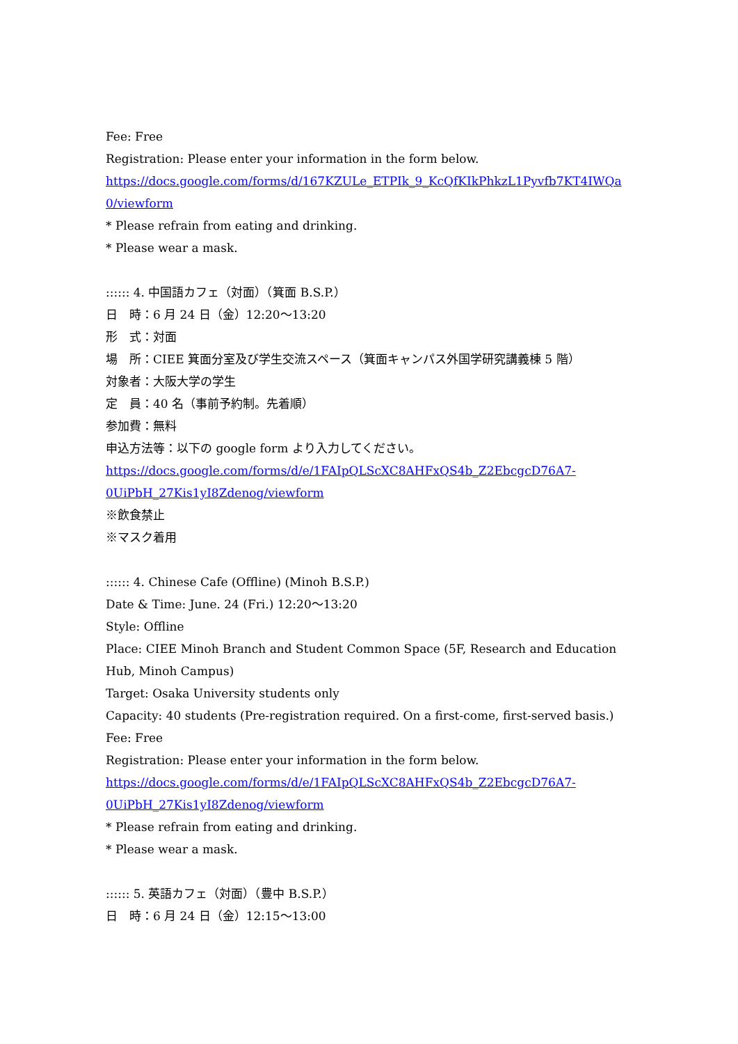Fee: Free
Registration: Please enter your information in the form below.
https://docs.google.com/forms/d/167KZULe_ETPIk_9_KcQfKIkPhkzL1Pyvfb7KT4IWQa
0/viewform
* Please refrain from eating and drinking.
* Please wear a mask.
:::::: 4. 中国語カフェ（対面）（箕面 B.S.P.）
日　時：6 月 24 日（金）12:20～13:20
形　式：対面
場　所：CIEE 箕面分室及び学生交流スペース（箕面キャンパス外国学研究講義棟 5 階）
対象者：大阪大学の学生
定　員：40 名（事前予約制。先着順）
参加費：無料
申込方法等：以下の google form より入力してください。
https://docs.google.com/forms/d/e/1FAIpQLScXC8AHFxQS4b_Z2EbcgcD76A7-
0UiPbH_27Kis1yI8Zdenog/viewform
※飲食禁止
※マスク着用
:::::: 4. Chinese Cafe (Offline) (Minoh B.S.P.)
Date & Time: June. 24 (Fri.) 12:20～13:20
Style: Offline
Place: CIEE Minoh Branch and Student Common Space (5F, Research and Education
Hub, Minoh Campus)
Target: Osaka University students only
Capacity: 40 students (Pre-registration required. On a first-come, first-served basis.)
Fee: Free
Registration: Please enter your information in the form below.
https://docs.google.com/forms/d/e/1FAIpQLScXC8AHFxQS4b_Z2EbcgcD76A7-
0UiPbH_27Kis1yI8Zdenog/viewform
* Please refrain from eating and drinking.
* Please wear a mask.
:::::: 5. 英語カフェ（対面）（豊中 B.S.P.）
日　時：6 月 24 日（金）12:15～13:00